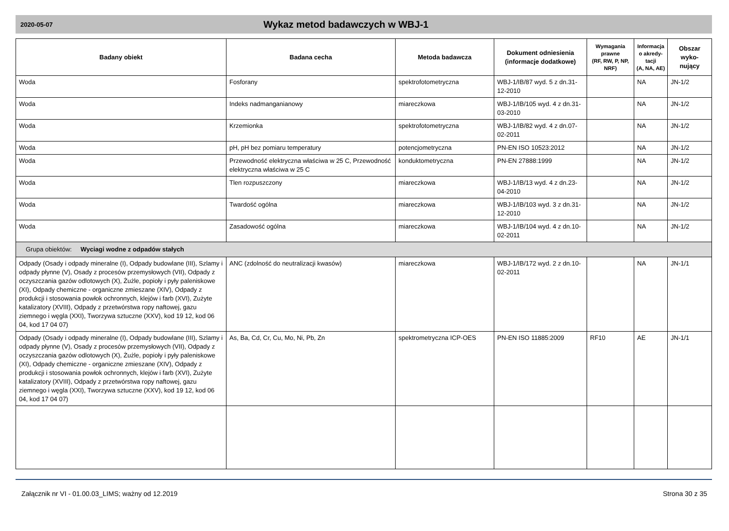2020-05-07 Wykaz metod badawczych w WBJ-1
| Badany obiekt | Badana cecha | Metoda badawcza | Dokument odniesienia (informacje dodatkowe) | Wymagania prawne (RF, RW, P, NP, NRF) | Informacja o akredy-tacji (A, NA, AE) | Obszar wyko-nujący |
| --- | --- | --- | --- | --- | --- | --- |
| Woda | Fosforany | spektrofotometryczna | WBJ-1/IB/87 wyd. 5 z dn.31-12-2010 | | NA | JN-1/2 |
| Woda | Indeks nadmanganianowy | miareczkowa | WBJ-1/IB/105 wyd. 4 z dn.31-03-2010 | | NA | JN-1/2 |
| Woda | Krzemionka | spektrofotometryczna | WBJ-1/IB/82 wyd. 4 z dn.07-02-2011 | | NA | JN-1/2 |
| Woda | pH, pH bez pomiaru temperatury | potencjometryczna | PN-EN ISO 10523:2012 | | NA | JN-1/2 |
| Woda | Przewodność elektryczna właściwa w 25 C, Przewodność elektryczna właściwa w 25 C | konduktometryczna | PN-EN 27888:1999 | | NA | JN-1/2 |
| Woda | Tlen rozpuszczony | miareczkowa | WBJ-1/IB/13 wyd. 4 z dn.23-04-2010 | | NA | JN-1/2 |
| Woda | Twardość ogólna | miareczkowa | WBJ-1/IB/103 wyd. 3 z dn.31-12-2010 | | NA | JN-1/2 |
| Woda | Zasadowość ogólna | miareczkowa | WBJ-1/IB/104 wyd. 4 z dn.10-02-2011 | | NA | JN-1/2 |
| Grupa obiektów: Wyciagi wodne z odpadów stałych | | | | | | |
| Odpady (Osady i odpady mineralne (I), Odpady budowlane (III), Szlamy i odpady płynne (V), Osady z procesów przemysłowych (VII), Odpady z oczyszczania gazów odlotowych (X), Żużle, popioły i pyły paleniskowe (XI), Odpady chemiczne - organiczne zmieszane (XIV), Odpady z produkcji i stosowania powłok ochronnych, klejów i farb (XVI), Zużyte katalizatory (XVIII), Odpady z przetwórstwa ropy naftowej, gazu ziemnego i węgla (XXI), Tworzywa sztuczne (XXV), kod 19 12, kod 06 04, kod 17 04 07) | ANC (zdolność do neutralizacji kwasów) | miareczkowa | WBJ-1/IB/172 wyd. 2 z dn.10-02-2011 | | NA | JN-1/1 |
| Odpady (Osady i odpady mineralne (I), Odpady budowlane (III), Szlamy i odpady płynne (V), Osady z procesów przemysłowych (VII), Odpady z oczyszczania gazów odlotowych (X), Żużle, popioły i pyły paleniskowe (XI), Odpady chemiczne - organiczne zmieszane (XIV), Odpady z produkcji i stosowania powłok ochronnych, klejów i farb (XVI), Zużyte katalizatory (XVIII), Odpady z przetwórstwa ropy naftowej, gazu ziemnego i węgla (XXI), Tworzywa sztuczne (XXV), kod 19 12, kod 06 04, kod 17 04 07) | As, Ba, Cd, Cr, Cu, Mo, Ni, Pb, Zn | spektrometryczna ICP-OES | PN-EN ISO 11885:2009 | RF10 | AE | JN-1/1 |
Załącznik nr VI - 01.00.03_LIMS; ważny od 12.2019 Strona 30 z 35